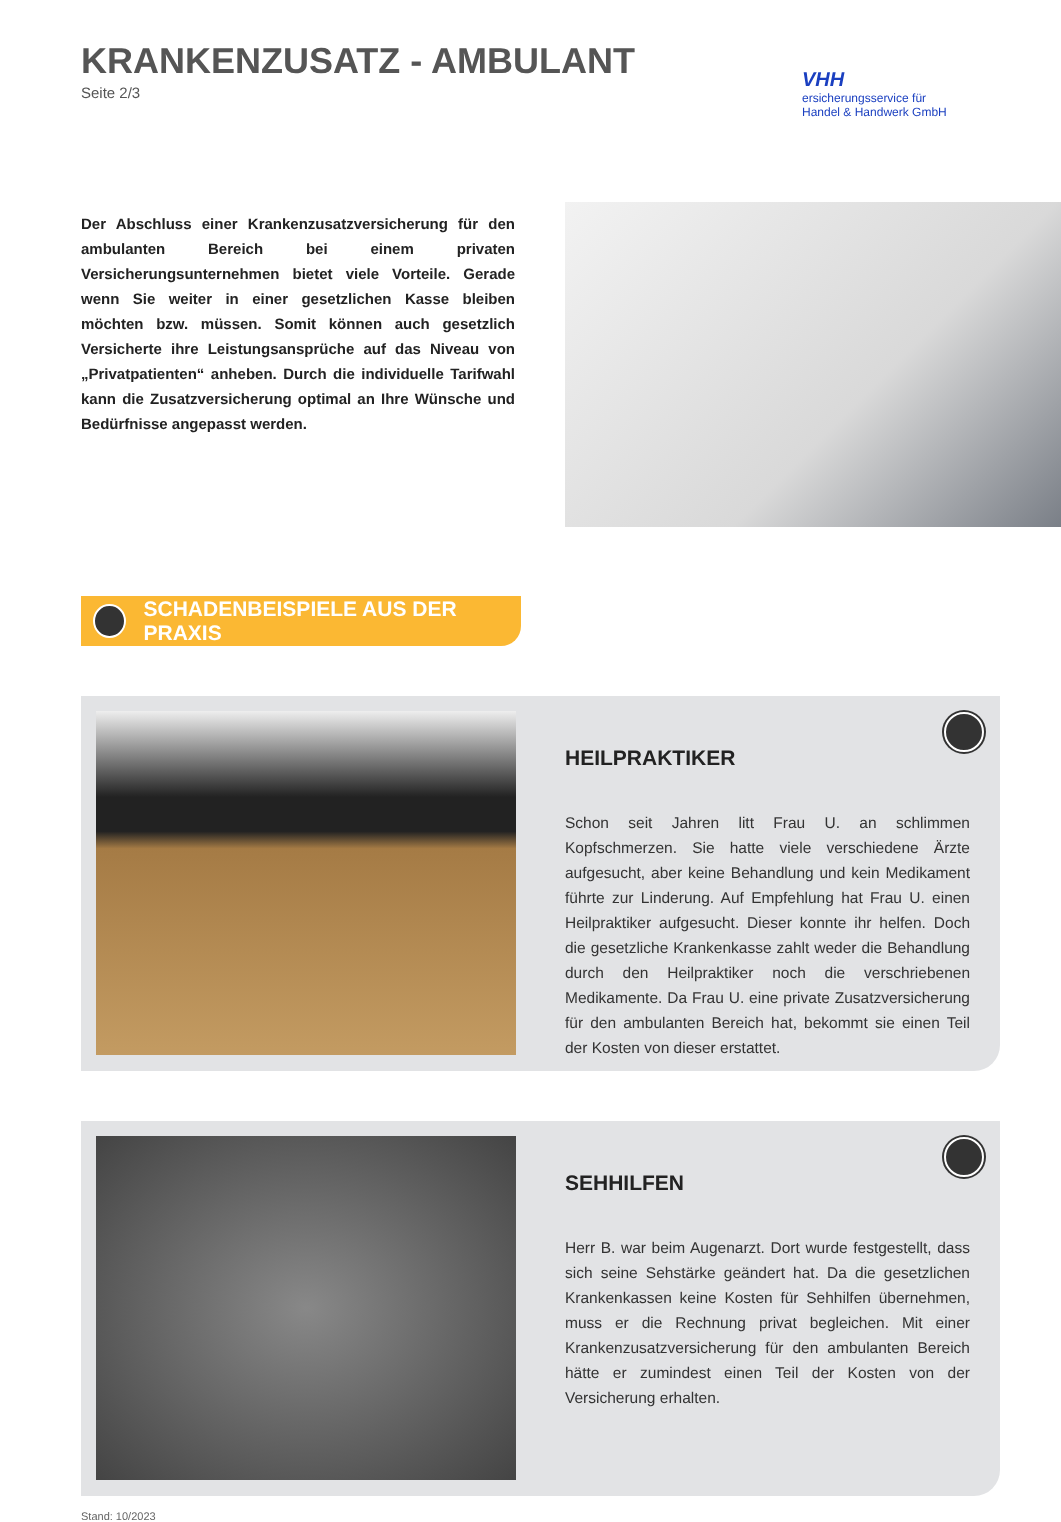VHH
ersicherungsservice für
Handel & Handwerk GmbH
KRANKENZUSATZ - AMBULANT
Seite 2/3
Der Abschluss einer Krankenzusatzversicherung für den ambulanten Bereich bei einem privaten Versicherungsunternehmen bietet viele Vorteile. Gerade wenn Sie weiter in einer gesetzlichen Kasse bleiben möchten bzw. müssen. Somit können auch gesetzlich Versicherte ihre Leistungsansprüche auf das Niveau von „Privatpatienten“ anheben. Durch die individuelle Tarifwahl kann die Zusatzversicherung optimal an Ihre Wünsche und Bedürfnisse angepasst werden.
SCHADENBEISPIELE AUS DER PRAXIS
HEILPRAKTIKER
Schon seit Jahren litt Frau U. an schlimmen Kopfschmerzen. Sie hatte viele verschiedene Ärzte aufgesucht, aber keine Behandlung und kein Medikament führte zur Linderung. Auf Empfehlung hat Frau U. einen Heilpraktiker aufgesucht. Dieser konnte ihr helfen. Doch die gesetzliche Krankenkasse zahlt weder die Behandlung durch den Heilpraktiker noch die verschriebenen Medikamente. Da Frau U. eine private Zusatzversicherung für den ambulanten Bereich hat, bekommt sie einen Teil der Kosten von dieser erstattet.
SEHHILFEN
Herr B. war beim Augenarzt. Dort wurde festgestellt, dass sich seine Sehstärke geändert hat. Da die gesetzlichen Krankenkassen keine Kosten für Sehhilfen übernehmen, muss er die Rechnung privat begleichen. Mit einer Krankenzusatzversicherung für den ambulanten Bereich hätte er zumindest einen Teil der Kosten von der Versicherung erhalten.
Stand: 10/2023